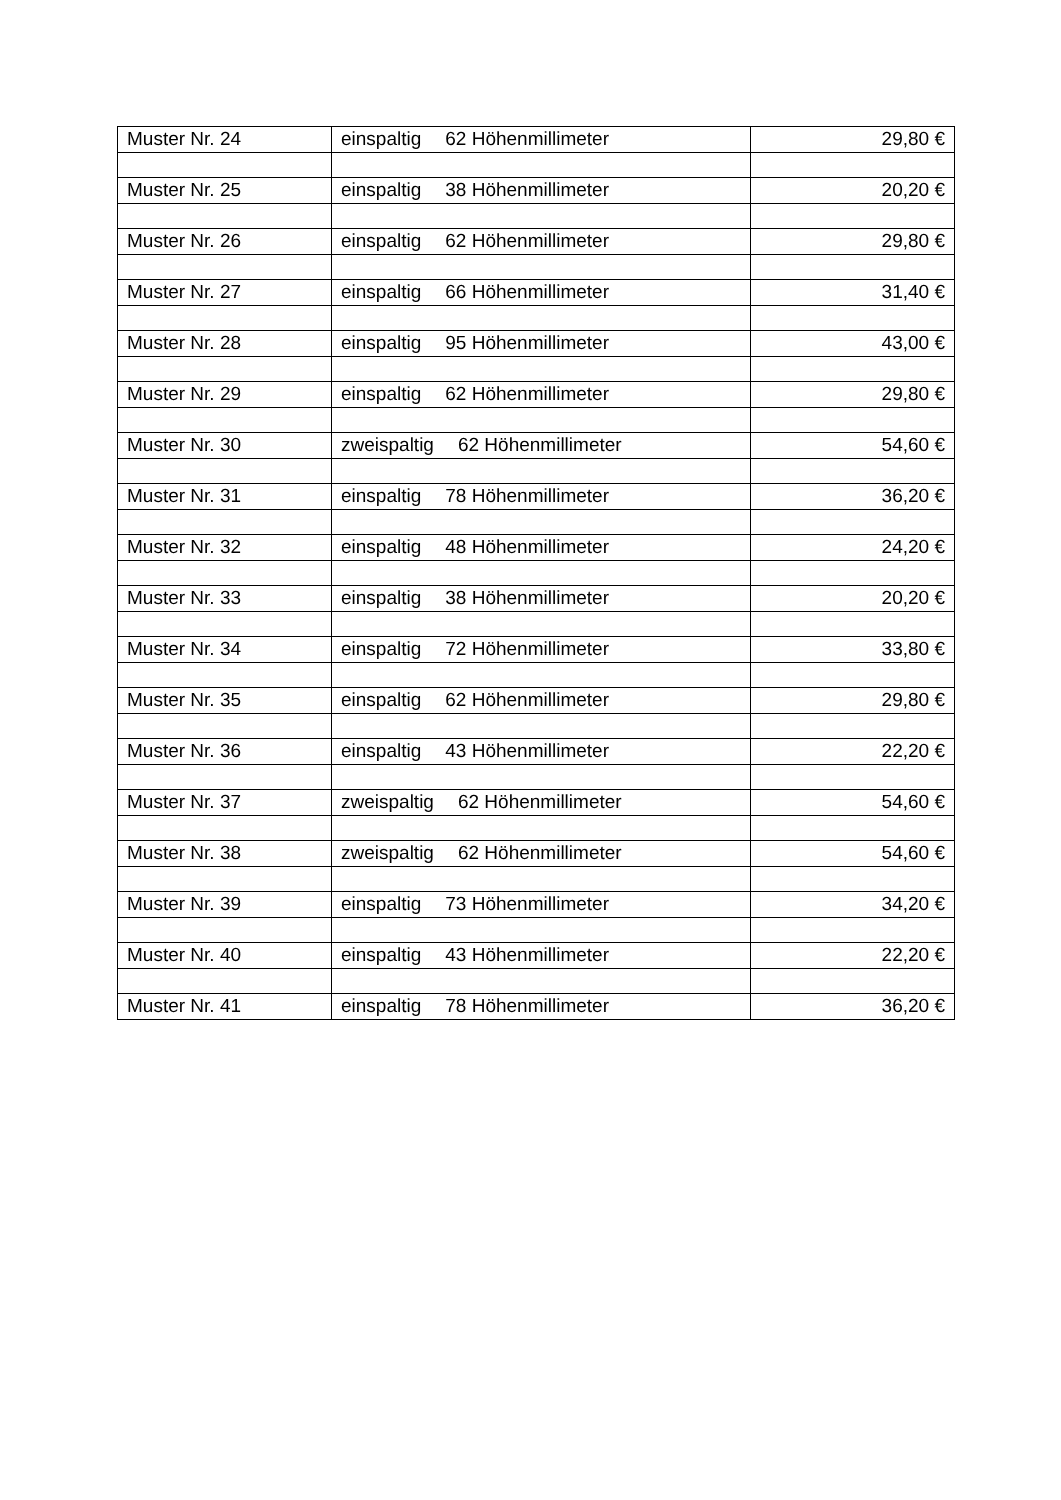| Muster Nr. 24 | einspaltig 62 Höhenmillimeter | 29,80 € |
| Muster Nr. 25 | einspaltig 38 Höhenmillimeter | 20,20 € |
| Muster Nr. 26 | einspaltig 62 Höhenmillimeter | 29,80 € |
| Muster Nr. 27 | einspaltig 66 Höhenmillimeter | 31,40 € |
| Muster Nr. 28 | einspaltig 95 Höhenmillimeter | 43,00 € |
| Muster Nr. 29 | einspaltig 62 Höhenmillimeter | 29,80 € |
| Muster Nr. 30 | zweispaltig 62 Höhenmillimeter | 54,60 € |
| Muster Nr. 31 | einspaltig 78 Höhenmillimeter | 36,20 € |
| Muster Nr. 32 | einspaltig 48 Höhenmillimeter | 24,20 € |
| Muster Nr. 33 | einspaltig 38 Höhenmillimeter | 20,20 € |
| Muster Nr. 34 | einspaltig 72 Höhenmillimeter | 33,80 € |
| Muster Nr. 35 | einspaltig 62 Höhenmillimeter | 29,80 € |
| Muster Nr. 36 | einspaltig 43 Höhenmillimeter | 22,20 € |
| Muster Nr. 37 | zweispaltig 62 Höhenmillimeter | 54,60 € |
| Muster Nr. 38 | zweispaltig 62 Höhenmillimeter | 54,60 € |
| Muster Nr. 39 | einspaltig 73 Höhenmillimeter | 34,20 € |
| Muster Nr. 40 | einspaltig 43 Höhenmillimeter | 22,20 € |
| Muster Nr. 41 | einspaltig 78 Höhenmillimeter | 36,20 € |